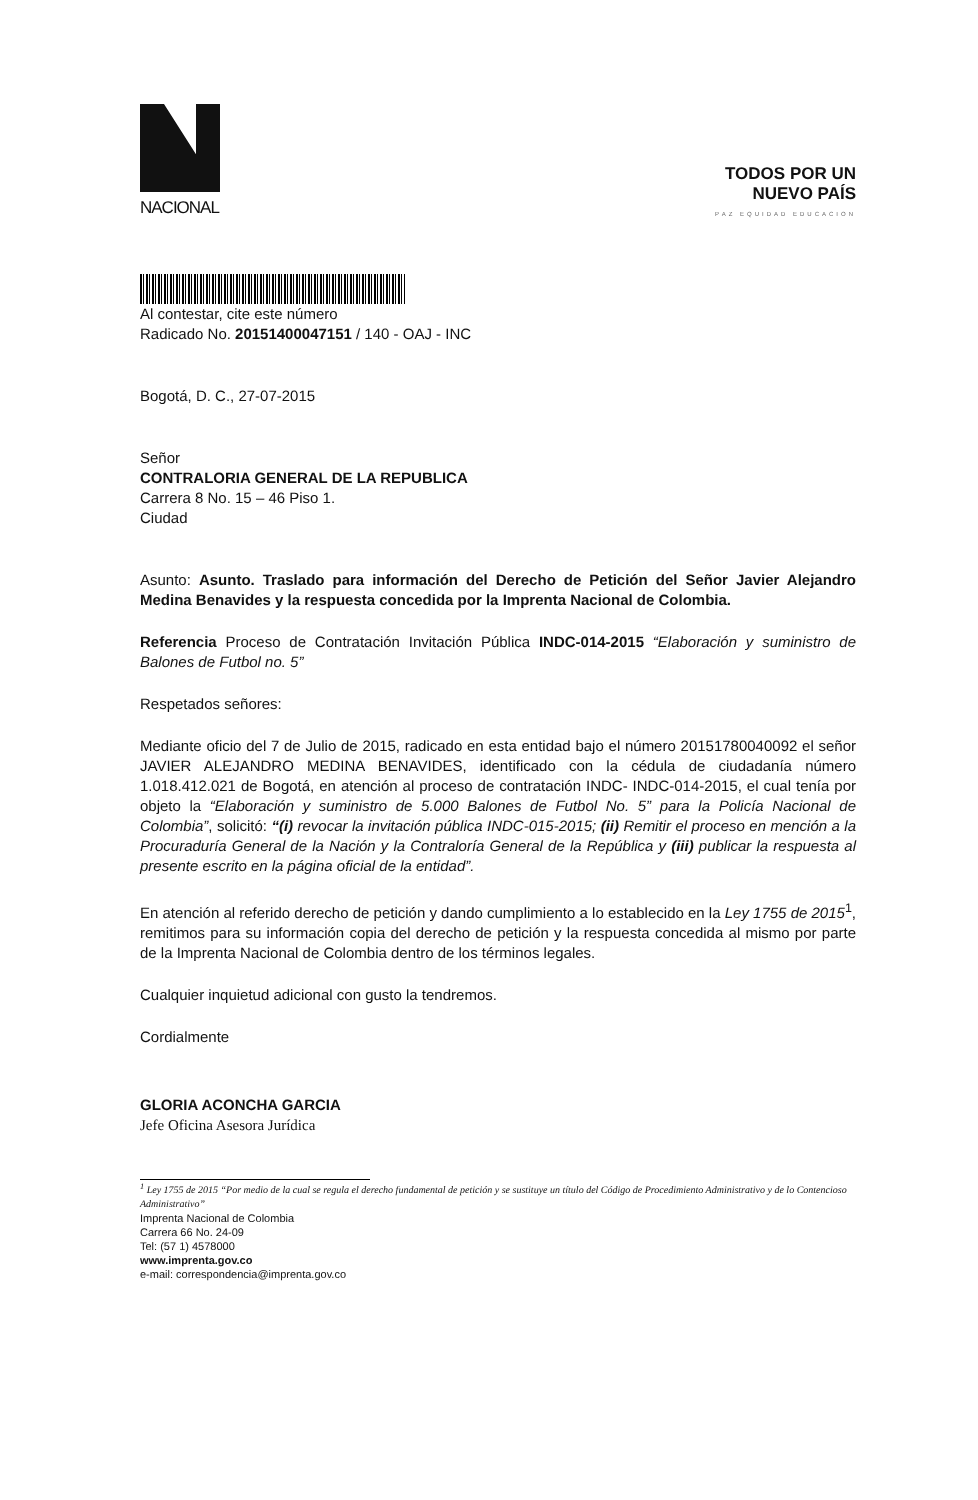NACIONAL
TODOS POR UN
NUEVO PAÍS
PAZ EQUIDAD EDUCACION
Al contestar, cite este número
Radicado No. 20151400047151 / 140 - OAJ - INC
Bogotá, D. C., 27-07-2015
Señor
CONTRALORIA GENERAL DE LA REPUBLICA
Carrera 8 No. 15 – 46 Piso 1.
Ciudad
Asunto: Asunto. Traslado para información del Derecho de Petición del Señor Javier Alejandro Medina Benavides y la respuesta concedida por la Imprenta Nacional de Colombia.
Referencia Proceso de Contratación Invitación Pública INDC-014-2015 “Elaboración y suministro de Balones de Futbol no. 5”
Respetados señores:
Mediante oficio del 7 de Julio de 2015, radicado en esta entidad bajo el número 20151780040092 el señor JAVIER ALEJANDRO MEDINA BENAVIDES, identificado con la cédula de ciudadanía número 1.018.412.021 de Bogotá, en atención al proceso de contratación INDC- INDC-014-2015, el cual tenía por objeto la “Elaboración y suministro de 5.000 Balones de Futbol No. 5” para la Policía Nacional de Colombia”, solicitó: “(i) revocar la invitación pública INDC-015-2015; (ii) Remitir el proceso en mención a la Procuraduría General de la Nación y la Contraloría General de la República y (iii) publicar la respuesta al presente escrito en la página oficial de la entidad”.
En atención al referido derecho de petición y dando cumplimiento a lo establecido en la Ley 1755 de 2015<sup>1</sup>, remitimos para su información copia del derecho de petición y la respuesta concedida al mismo por parte de la Imprenta Nacional de Colombia dentro de los términos legales.
Cualquier inquietud adicional con gusto la tendremos.
Cordialmente
GLORIA ACONCHA GARCIA
Jefe Oficina Asesora Jurídica
<sup>1</sup> Ley 1755 de 2015 “Por medio de la cual se regula el derecho fundamental de petición y se sustituye un título del Código de Procedimiento Administrativo y de lo Contencioso Administrativo”
Imprenta Nacional de Colombia
Carrera 66 No. 24-09
Tel: (57 1) 4578000
www.imprenta.gov.co
e-mail: correspondencia@imprenta.gov.co